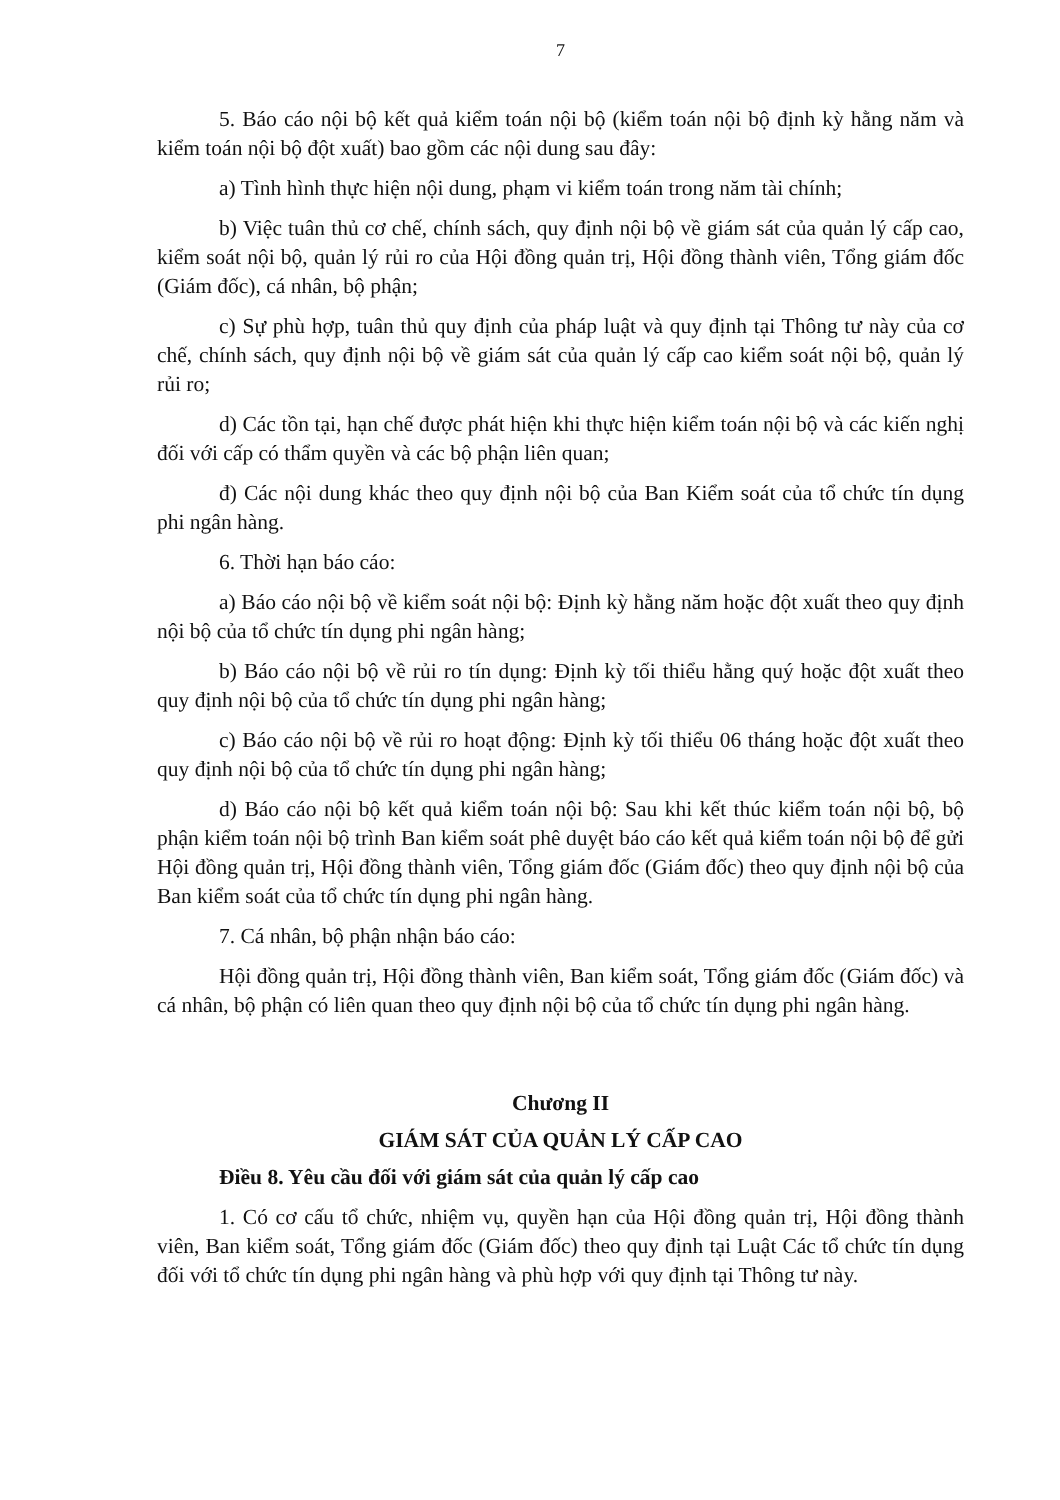7
5. Báo cáo nội bộ kết quả kiểm toán nội bộ (kiểm toán nội bộ định kỳ hằng năm và kiểm toán nội bộ đột xuất) bao gồm các nội dung sau đây:
a) Tình hình thực hiện nội dung, phạm vi kiểm toán trong năm tài chính;
b) Việc tuân thủ cơ chế, chính sách, quy định nội bộ về giám sát của quản lý cấp cao, kiểm soát nội bộ, quản lý rủi ro của Hội đồng quản trị, Hội đồng thành viên, Tổng giám đốc (Giám đốc), cá nhân, bộ phận;
c) Sự phù hợp, tuân thủ quy định của pháp luật và quy định tại Thông tư này của cơ chế, chính sách, quy định nội bộ về giám sát của quản lý cấp cao kiểm soát nội bộ, quản lý rủi ro;
d) Các tồn tại, hạn chế được phát hiện khi thực hiện kiểm toán nội bộ và các kiến nghị đối với cấp có thẩm quyền và các bộ phận liên quan;
đ) Các nội dung khác theo quy định nội bộ của Ban Kiểm soát của tổ chức tín dụng phi ngân hàng.
6. Thời hạn báo cáo:
a) Báo cáo nội bộ về kiểm soát nội bộ: Định kỳ hằng năm hoặc đột xuất theo quy định nội bộ của tổ chức tín dụng phi ngân hàng;
b) Báo cáo nội bộ về rủi ro tín dụng: Định kỳ tối thiểu hằng quý hoặc đột xuất theo quy định nội bộ của tổ chức tín dụng phi ngân hàng;
c) Báo cáo nội bộ về rủi ro hoạt động: Định kỳ tối thiểu 06 tháng hoặc đột xuất theo quy định nội bộ của tổ chức tín dụng phi ngân hàng;
d) Báo cáo nội bộ kết quả kiểm toán nội bộ: Sau khi kết thúc kiểm toán nội bộ, bộ phận kiểm toán nội bộ trình Ban kiểm soát phê duyệt báo cáo kết quả kiểm toán nội bộ để gửi Hội đồng quản trị, Hội đồng thành viên, Tổng giám đốc (Giám đốc) theo quy định nội bộ của Ban kiểm soát của tổ chức tín dụng phi ngân hàng.
7. Cá nhân, bộ phận nhận báo cáo:
Hội đồng quản trị, Hội đồng thành viên, Ban kiểm soát, Tổng giám đốc (Giám đốc) và cá nhân, bộ phận có liên quan theo quy định nội bộ của tổ chức tín dụng phi ngân hàng.
Chương II
GIÁM SÁT CỦA QUẢN LÝ CẤP CAO
Điều 8. Yêu cầu đối với giám sát của quản lý cấp cao
1. Có cơ cấu tổ chức, nhiệm vụ, quyền hạn của Hội đồng quản trị, Hội đồng thành viên, Ban kiểm soát, Tổng giám đốc (Giám đốc) theo quy định tại Luật Các tổ chức tín dụng đối với tổ chức tín dụng phi ngân hàng và phù hợp với quy định tại Thông tư này.